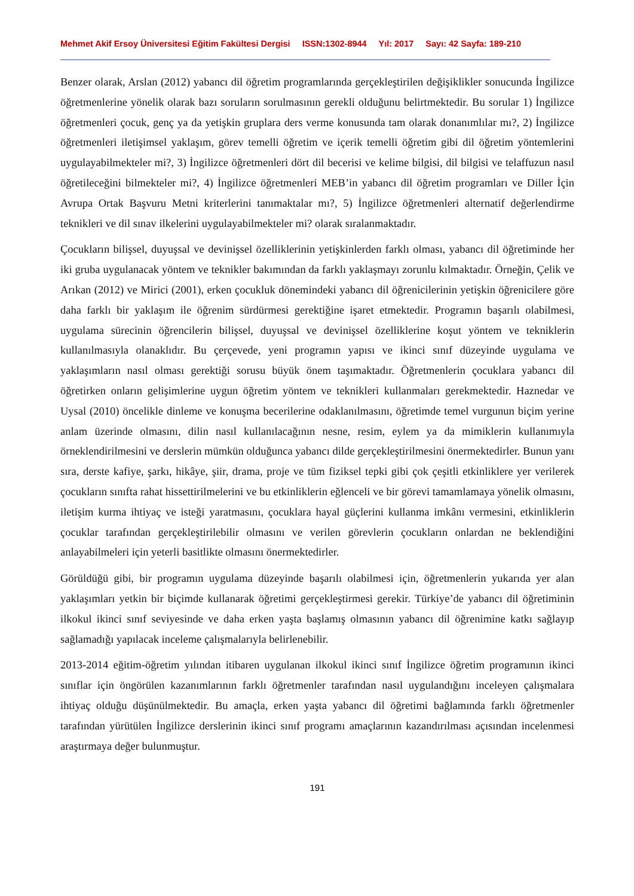Mehmet Akif Ersoy Üniversitesi Eğitim Fakültesi Dergisi ISSN:1302-8944 Yıl: 2017 Sayı: 42 Sayfa: 189-210
Benzer olarak, Arslan (2012) yabancı dil öğretim programlarında gerçekleştirilen değişiklikler sonucunda İngilizce öğretmenlerine yönelik olarak bazı soruların sorulmasının gerekli olduğunu belirtmektedir. Bu sorular 1) İngilizce öğretmenleri çocuk, genç ya da yetişkin gruplara ders verme konusunda tam olarak donanımlılar mı?, 2) İngilizce öğretmenleri iletişimsel yaklaşım, görev temelli öğretim ve içerik temelli öğretim gibi dil öğretim yöntemlerini uygulayabilmekteler mi?, 3) İngilizce öğretmenleri dört dil becerisi ve kelime bilgisi, dil bilgisi ve telaffuzun nasıl öğretileceğini bilmekteler mi?, 4) İngilizce öğretmenleri MEB’in yabancı dil öğretim programları ve Diller İçin Avrupa Ortak Başvuru Metni kriterlerini tanımaktalar mı?, 5) İngilizce öğretmenleri alternatif değerlendirme teknikleri ve dil sınav ilkelerini uygulayabilmekteler mi? olarak sıralanmaktadır.
Çocukların bilişsel, duyuşsal ve devinişsel özelliklerinin yetişkinlerden farklı olması, yabancı dil öğretiminde her iki gruba uygulanacak yöntem ve teknikler bakımından da farklı yaklaşmayı zorunlu kılmaktadır. Örneğin, Çelik ve Arıkan (2012) ve Mirici (2001), erken çocukluk dönemindeki yabancı dil öğrenicilerinin yetişkin öğrenicilere göre daha farklı bir yaklaşım ile öğrenim sürdürmesi gerektiğine işaret etmektedir. Programın başarılı olabilmesi, uygulama sürecinin öğrencilerin bilişsel, duyuşsal ve devinişsel özelliklerine koşut yöntem ve tekniklerin kullanılmasıyla olanaklıdır. Bu çerçevede, yeni programın yapısı ve ikinci sınıf düzeyinde uygulama ve yaklaşımların nasıl olması gerektiği sorusu büyük önem taşımaktadır. Öğretmenlerin çocuklara yabancı dil öğretirken onların gelişimlerine uygun öğretim yöntem ve teknikleri kullanmaları gerekmektedir. Haznedar ve Uysal (2010) öncelikle dinleme ve konuşma becerilerine odaklanılmasını, öğretimde temel vurgunun biçim yerine anlam üzerinde olmasını, dilin nasıl kullanılacağının nesne, resim, eylem ya da mimiklerin kullanımıyla örneklendirilmesini ve derslerin mümkün olduğunca yabancı dilde gerçekleştirilmesini önermektedirler. Bunun yanı sıra, derste kafiye, şarkı, hikâye, şiir, drama, proje ve tüm fiziksel tepki gibi çok çeşitli etkinliklere yer verilerek çocukların sınıfta rahat hissettirilmelerini ve bu etkinliklerin eğlenceli ve bir görevi tamamlamaya yönelik olmasını, iletişim kurma ihtiyaç ve isteği yaratmasını, çocuklara hayal güçlerini kullanma imkânı vermesini, etkinliklerin çocuklar tarafından gerçekleştirilebilir olmasını ve verilen görevlerin çocukların onlardan ne beklendiğini anlayabilmeleri için yeterli basitlikte olmasını önermektedirler.
Görüldüğü gibi, bir programın uygulama düzeyinde başarılı olabilmesi için, öğretmenlerin yukarıda yer alan yaklaşımları yetkin bir biçimde kullanarak öğretimi gerçekleştirmesi gerekir. Türkiye’de yabancı dil öğretiminin ilkokul ikinci sınıf seviyesinde ve daha erken yaşta başlamış olmasının yabancı dil öğrenimine katkı sağlayıp sağlamadığı yapılacak inceleme çalışmalarıyla belirlenebilir.
2013-2014 eğitim-öğretim yılından itibaren uygulanan ilkokul ikinci sınıf İngilizce öğretim programının ikinci sınıflar için öngörülen kazanımlarının farklı öğretmenler tarafından nasıl uygulandığını inceleyen çalışmalara ihtiyaç olduğu düşünülmektedir. Bu amaçla, erken yaşta yabancı dil öğretimi bağlamında farklı öğretmenler tarafından yürütülen İngilizce derslerinin ikinci sınıf programı amaçlarının kazandırılması açısından incelenmesi araştırmaya değer bulunmuştur.
191